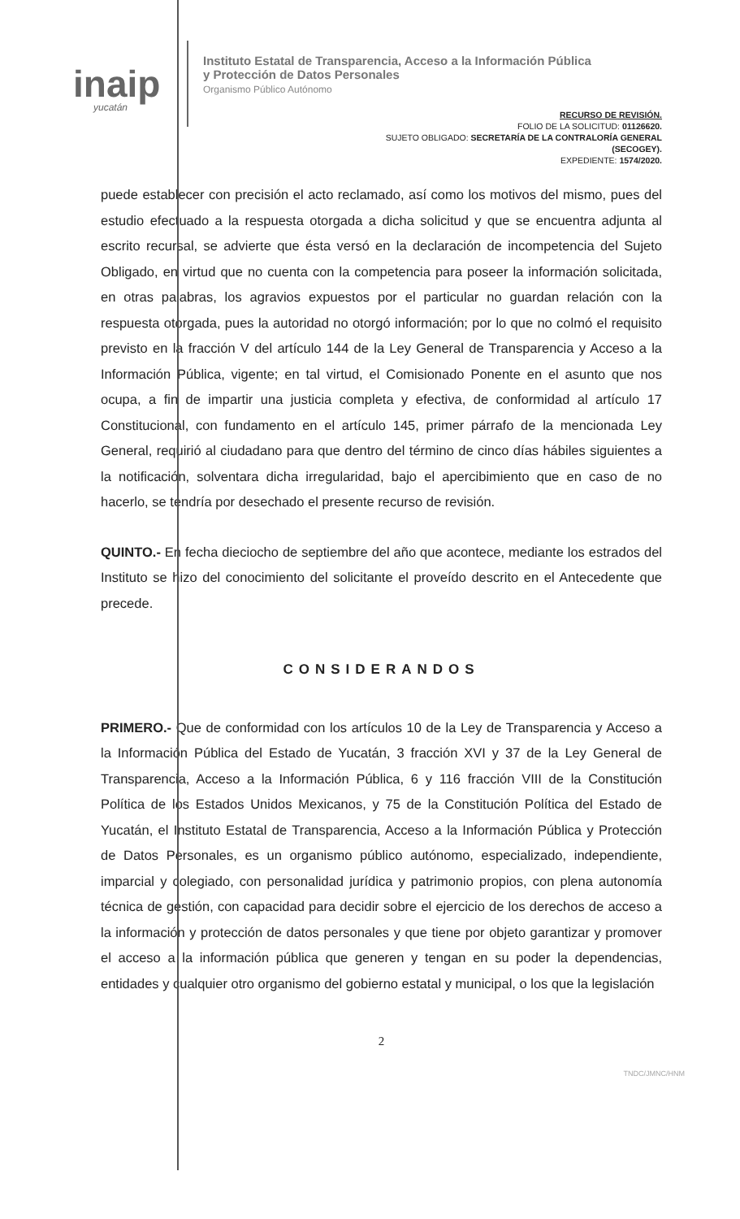inaip
yucatán
Instituto Estatal de Transparencia, Acceso a la Información Pública
y Protección de Datos Personales
Organismo Público Autónomo
RECURSO DE REVISIÓN.
FOLIO DE LA SOLICITUD: 01126620.
SUJETO OBLIGADO: SECRETARÍA DE LA CONTRALORÍA GENERAL
(SECOGEY).
EXPEDIENTE: 1574/2020.
puede establecer con precisión el acto reclamado, así como los motivos del mismo, pues del estudio efectuado a la respuesta otorgada a dicha solicitud y que se encuentra adjunta al escrito recursal, se advierte que ésta versó en la declaración de incompetencia del Sujeto Obligado, en virtud que no cuenta con la competencia para poseer la información solicitada, en otras palabras, los agravios expuestos por el particular no guardan relación con la respuesta otorgada, pues la autoridad no otorgó información; por lo que no colmó el requisito previsto en la fracción V del artículo 144 de la Ley General de Transparencia y Acceso a la Información Pública, vigente; en tal virtud, el Comisionado Ponente en el asunto que nos ocupa, a fin de impartir una justicia completa y efectiva, de conformidad al artículo 17 Constitucional, con fundamento en el artículo 145, primer párrafo de la mencionada Ley General, requirió al ciudadano para que dentro del término de cinco días hábiles siguientes a la notificación, solventara dicha irregularidad, bajo el apercibimiento que en caso de no hacerlo, se tendría por desechado el presente recurso de revisión.
QUINTO.- En fecha dieciocho de septiembre del año que acontece, mediante los estrados del Instituto se hizo del conocimiento del solicitante el proveído descrito en el Antecedente que precede.
CONSIDERANDOS
PRIMERO.- Que de conformidad con los artículos 10 de la Ley de Transparencia y Acceso a la Información Pública del Estado de Yucatán, 3 fracción XVI y 37 de la Ley General de Transparencia, Acceso a la Información Pública, 6 y 116 fracción VIII de la Constitución Política de los Estados Unidos Mexicanos, y 75 de la Constitución Política del Estado de Yucatán, el Instituto Estatal de Transparencia, Acceso a la Información Pública y Protección de Datos Personales, es un organismo público autónomo, especializado, independiente, imparcial y colegiado, con personalidad jurídica y patrimonio propios, con plena autonomía técnica de gestión, con capacidad para decidir sobre el ejercicio de los derechos de acceso a la información y protección de datos personales y que tiene por objeto garantizar y promover el acceso a la información pública que generen y tengan en su poder la dependencias, entidades y cualquier otro organismo del gobierno estatal y municipal, o los que la legislación
2
TNDC/JMNC/HNM